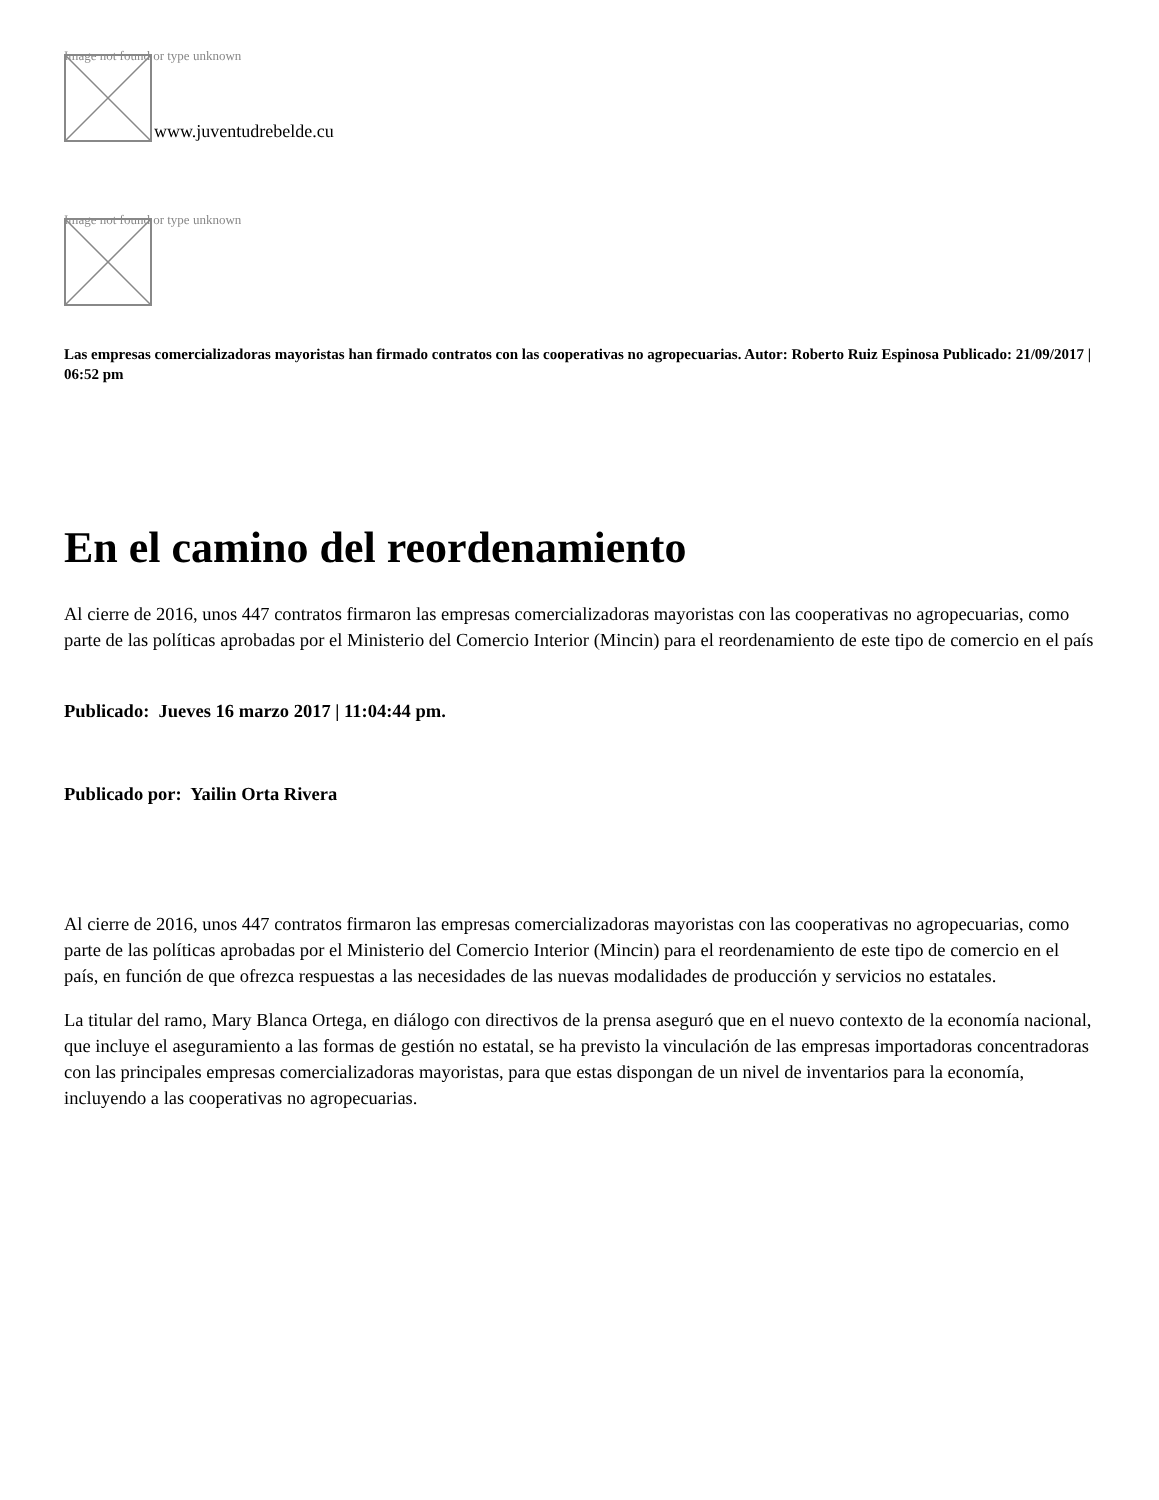Image not found or type unknown
www.juventudrebelde.cu
Image not found or type unknown
Las empresas comercializadoras mayoristas han firmado contratos con las cooperativas no agropecuarias. Autor: Roberto Ruiz Espinosa Publicado: 21/09/2017 | 06:52 pm
En el camino del reordenamiento
Al cierre de 2016, unos 447 contratos firmaron las empresas comercializadoras mayoristas con las cooperativas no agropecuarias, como parte de las políticas aprobadas por el Ministerio del Comercio Interior (Mincin) para el reordenamiento de este tipo de comercio en el país
Publicado: Jueves 16 marzo 2017 | 11:04:44 pm.
Publicado por: Yailin Orta Rivera
Al cierre de 2016, unos 447 contratos firmaron las empresas comercializadoras mayoristas con las cooperativas no agropecuarias, como parte de las políticas aprobadas por el Ministerio del Comercio Interior (Mincin) para el reordenamiento de este tipo de comercio en el país, en función de que ofrezca respuestas a las necesidades de las nuevas modalidades de producción y servicios no estatales.
La titular del ramo, Mary Blanca Ortega, en diálogo con directivos de la prensa aseguró que en el nuevo contexto de la economía nacional, que incluye el aseguramiento a las formas de gestión no estatal, se ha previsto la vinculación de las empresas importadoras concentradoras con las principales empresas comercializadoras mayoristas, para que estas dispongan de un nivel de inventarios para la economía, incluyendo a las cooperativas no agropecuarias.